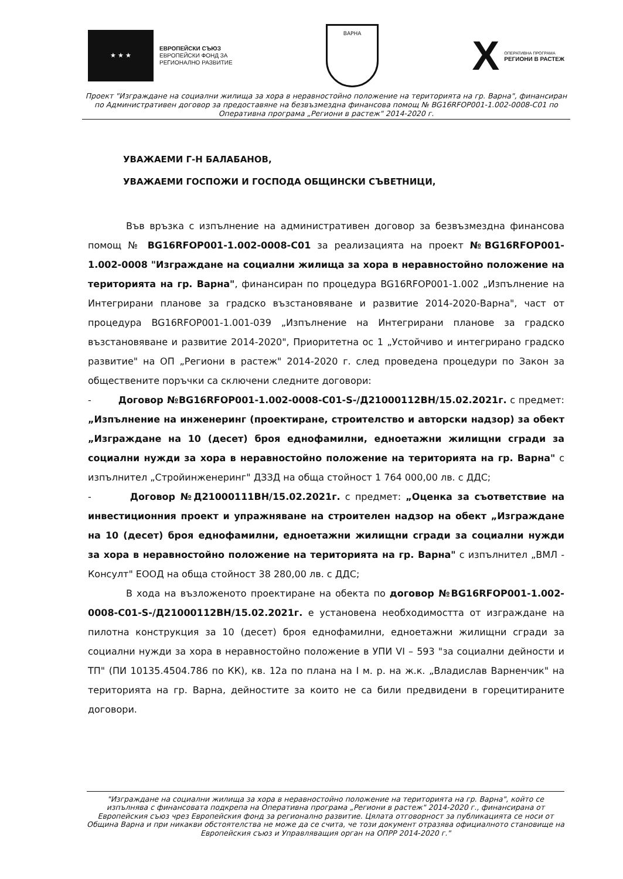★ ★ ★
ЕВРОПЕЙСКИ СЪЮЗ
ЕВРОПЕЙСКИ ФОНД ЗА
РЕГИОНАЛНО РАЗВИТИЕ
ВАРНА
X ОПЕРАТИВНА ПРОГРАМА
РЕГИОНИ В РАСТЕЖ
Проект "Изграждане на социални жилища за хора в неравностойно положение на територията на гр. Варна", финансиран по Административен договор за предоставяне на безвъзмездна финансова помощ № BG16RFOP001-1.002-0008-C01 по Оперативна програма „Региони в растеж" 2014-2020 г.
УВАЖАЕМИ Г-Н БАЛАБАНОВ,
УВАЖАЕМИ ГОСПОЖИ И ГОСПОДА ОБЩИНСКИ СЪВЕТНИЦИ,
Във връзка с изпълнение на административен договор за безвъзмездна финансова помощ № BG16RFOP001-1.002-0008-C01 за реализацията на проект №BG16RFOP001-1.002-0008 "Изграждане на социални жилища за хора в неравностойно положение на територията на гр. Варна", финансиран по процедура BG16RFOP001-1.002 „Изпълнение на Интегрирани планове за градско възстановяване и развитие 2014-2020-Варна", част от процедура BG16RFOP001-1.001-039 „Изпълнение на Интегрирани планове за градско възстановяване и развитие 2014-2020", Приоритетна ос 1 „Устойчиво и интегрирано градско развитие" на ОП „Региони в растеж" 2014-2020 г. след проведена процедури по Закон за обществените поръчки са сключени следните договори:
- Договор №BG16RFOP001-1.002-0008-C01-S-/Д21000112ВН/15.02.2021г. с предмет: „Изпълнение на инженеринг (проектиране, строителство и авторски надзор) за обект „Изграждане на 10 (десет) броя еднофамилни, едноетажни жилищни сгради за социални нужди за хора в неравностойно положение на територията на гр. Варна" с изпълнител „Стройинженеринг" ДЗЗД на обща стойност 1 764 000,00 лв. с ДДС;
- Договор №Д21000111ВН/15.02.2021г. с предмет: „Оценка за съответствие на инвестиционния проект и упражняване на строителен надзор на обект „Изграждане на 10 (десет) броя еднофамилни, едноетажни жилищни сгради за социални нужди за хора в неравностойно положение на територията на гр. Варна" с изпълнител „ВМЛ - Консулт" ЕООД на обща стойност 38 280,00 лв. с ДДС;
В хода на възложеното проектиране на обекта по договор №BG16RFOP001-1.002-0008-C01-S-/Д21000112ВН/15.02.2021г. е установена необходимостта от изграждане на пилотна конструкция за 10 (десет) броя еднофамилни, едноетажни жилищни сгради за социални нужди за хора в неравностойно положение в УПИ VI – 593 "за социални дейности и ТП" (ПИ 10135.4504.786 по КК), кв. 12а по плана на I м. р. на ж.к. „Владислав Варненчик" на територията на гр. Варна, дейностите за които не са били предвидени в горецитираните договори.
"Изграждане на социални жилища за хора в неравностойно положение на територията на гр. Варна", който се изпълнява с финансовата подкрепа на Оперативна програма „Региони в растеж" 2014-2020 г., финансирана от Европейския съюз чрез Европейския фонд за регионално развитие. Цялата отговорност за публикацията се носи от Община Варна и при никакви обстоятелства не може да се счита, че този документ отразява официалното становище на Европейския съюз и Управляващия орган на ОПРР 2014-2020 г."